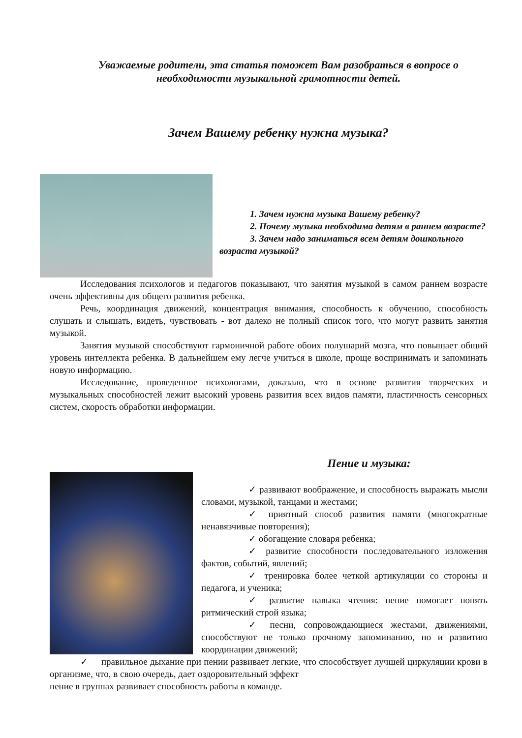Уважаемые родители, эта статья поможет Вам разобраться в вопросе о необходимости музыкальной грамотности детей.
Зачем Вашему ребенку нужна музыка?
1. Зачем нужна музыка Вашему ребенку?
2. Почему музыка необходима детям в раннем возрасте?
3. Зачем надо заниматься всем детям дошкольного возраста музыкой?
Исследования психологов и педагогов показывают, что занятия музыкой в самом раннем возрасте очень эффективны для общего развития ребенка.
Речь, координация движений, концентрация внимания, способность к обучению, способность слушать и слышать, видеть, чувствовать - вот далеко не полный список того, что могут развить занятия музыкой.
Занятия музыкой способствуют гармоничной работе обоих полушарий мозга, что повышает общий уровень интеллекта ребенка. В дальнейшем ему легче учиться в школе, проще воспринимать и запоминать новую информацию.
Исследование, проведенное психологами, доказало, что в основе развития творческих и музыкальных способностей лежит высокий уровень развития всех видов памяти, пластичность сенсорных систем, скорость обработки информации.
Пение и музыка:
✓ развивают воображение, и способность выражать мысли словами, музыкой, танцами и жестами;
✓ приятный способ развития памяти (многократные ненавязчивые повторения);
✓ обогащение словаря ребенка;
✓ развитие способности последовательного изложения фактов, событий, явлений;
✓ тренировка более четкой артикуляции со стороны и педагога, и ученика;
✓ развитие навыка чтения: пение помогает понять ритмический строй языка;
✓ песни, сопровождающиеся жестами, движениями, способствуют не только прочному запоминанию, но и развитию координации движений;
✓ правильное дыхание при пении развивает легкие, что способствует лучшей циркуляции крови в организме, что, в свою очередь, дает оздоровительный эффект
пение в группах развивает способность работы в команде.